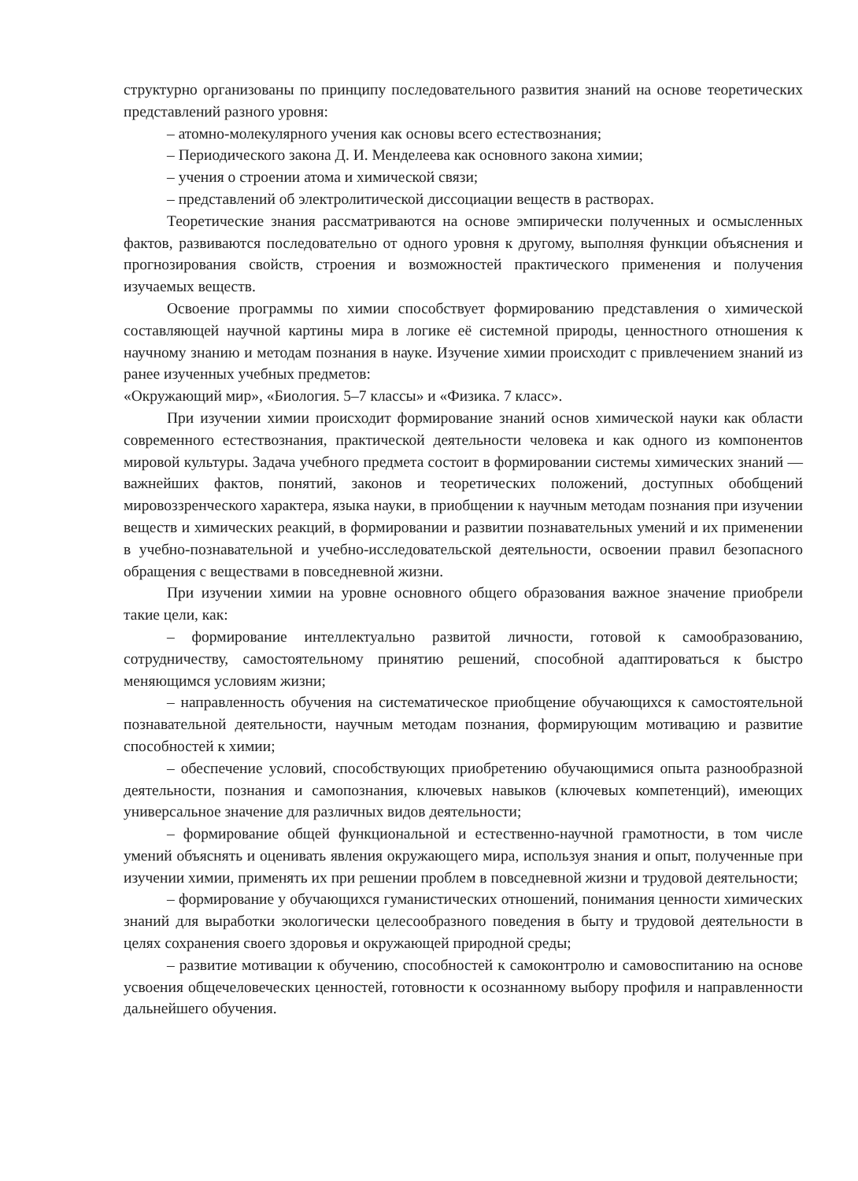структурно организованы по принципу последовательного развития знаний на основе теоретических представлений разного уровня:
– атомно-молекулярного учения как основы всего естествознания;
– Периодического закона Д. И. Менделеева как основного закона химии;
– учения о строении атома и химической связи;
– представлений об электролитической диссоциации веществ в растворах.
Теоретические знания рассматриваются на основе эмпирически полученных и осмысленных фактов, развиваются последовательно от одного уровня к другому, выполняя функции объяснения и прогнозирования свойств, строения и возможностей практического применения и получения изучаемых веществ.
Освоение программы по химии способствует формированию представления о химической составляющей научной картины мира в логике её системной природы, ценностного отношения к научному знанию и методам познания в науке. Изучение химии происходит с привлечением знаний из ранее изученных учебных предметов:
«Окружающий мир», «Биология. 5–7 классы» и «Физика. 7 класс».
При изучении химии происходит формирование знаний основ химической науки как области современного естествознания, практической деятельности человека и как одного из компонентов мировой культуры. Задача учебного предмета состоит в формировании системы химических знаний — важнейших фактов, понятий, законов и теоретических положений, доступных обобщений мировоззренческого характера, языка науки, в приобщении к научным методам познания при изучении веществ и химических реакций, в формировании и развитии познавательных умений и их применении в учебно-познавательной и учебно-исследовательской деятельности, освоении правил безопасного обращения с веществами в повседневной жизни.
При изучении химии на уровне основного общего образования важное значение приобрели такие цели, как:
– формирование интеллектуально развитой личности, готовой к самообразованию, сотрудничеству, самостоятельному принятию решений, способной адаптироваться к быстро меняющимся условиям жизни;
– направленность обучения на систематическое приобщение обучающихся к самостоятельной познавательной деятельности, научным методам познания, формирующим мотивацию и развитие способностей к химии;
– обеспечение условий, способствующих приобретению обучающимися опыта разнообразной деятельности, познания и самопознания, ключевых навыков (ключевых компетенций), имеющих универсальное значение для различных видов деятельности;
– формирование общей функциональной и естественно-научной грамотности, в том числе умений объяснять и оценивать явления окружающего мира, используя знания и опыт, полученные при изучении химии, применять их при решении проблем в повседневной жизни и трудовой деятельности;
– формирование у обучающихся гуманистических отношений, понимания ценности химических знаний для выработки экологически целесообразного поведения в быту и трудовой деятельности в целях сохранения своего здоровья и окружающей природной среды;
– развитие мотивации к обучению, способностей к самоконтролю и самовоспитанию на основе усвоения общечеловеческих ценностей, готовности к осознанному выбору профиля и направленности дальнейшего обучения.